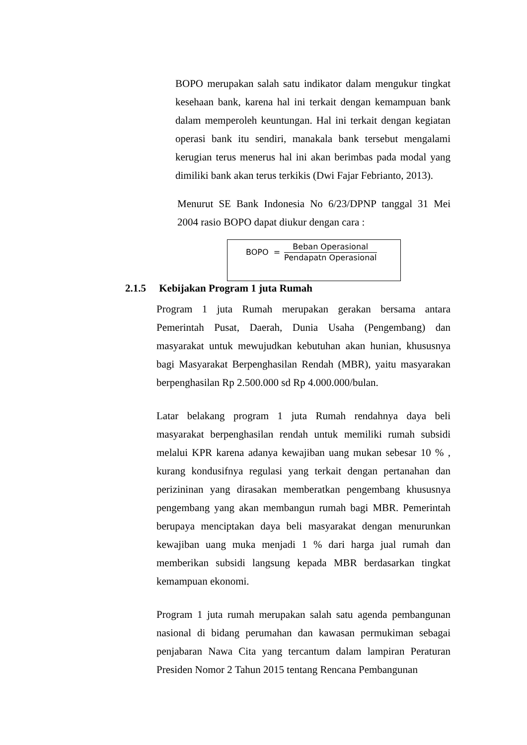BOPO merupakan salah satu indikator dalam mengukur tingkat kesehaan bank, karena hal ini terkait dengan kemampuan bank dalam memperoleh keuntungan. Hal ini terkait dengan kegiatan operasi bank itu sendiri, manakala bank tersebut mengalami kerugian terus menerus hal ini akan berimbas pada modal yang dimiliki bank akan terus terkikis (Dwi Fajar Febrianto, 2013).
Menurut SE Bank Indonesia No 6/23/DPNP tanggal 31 Mei 2004 rasio BOPO dapat diukur dengan cara :
BOPO =
Beban Operasional
Pendapatn Operasional
2.1.5 Kebijakan Program 1 juta Rumah
Program 1 juta Rumah merupakan gerakan bersama antara Pemerintah Pusat, Daerah, Dunia Usaha (Pengembang) dan masyarakat untuk mewujudkan kebutuhan akan hunian, khususnya bagi Masyarakat Berpenghasilan Rendah (MBR), yaitu masyarakan berpenghasilan Rp 2.500.000 sd Rp 4.000.000/bulan.
Latar belakang program 1 juta Rumah rendahnya daya beli masyarakat berpenghasilan rendah untuk memiliki rumah subsidi melalui KPR karena adanya kewajiban uang mukan sebesar 10 % , kurang kondusifnya regulasi yang terkait dengan pertanahan dan perizininan yang dirasakan memberatkan pengembang khususnya pengembang yang akan membangun rumah bagi MBR. Pemerintah berupaya menciptakan daya beli masyarakat dengan menurunkan kewajiban uang muka menjadi 1 % dari harga jual rumah dan memberikan subsidi langsung kepada MBR berdasarkan tingkat kemampuan ekonomi.
Program 1 juta rumah merupakan salah satu agenda pembangunan nasional di bidang perumahan dan kawasan permukiman sebagai penjabaran Nawa Cita yang tercantum dalam lampiran Peraturan Presiden Nomor 2 Tahun 2015 tentang Rencana Pembangunan